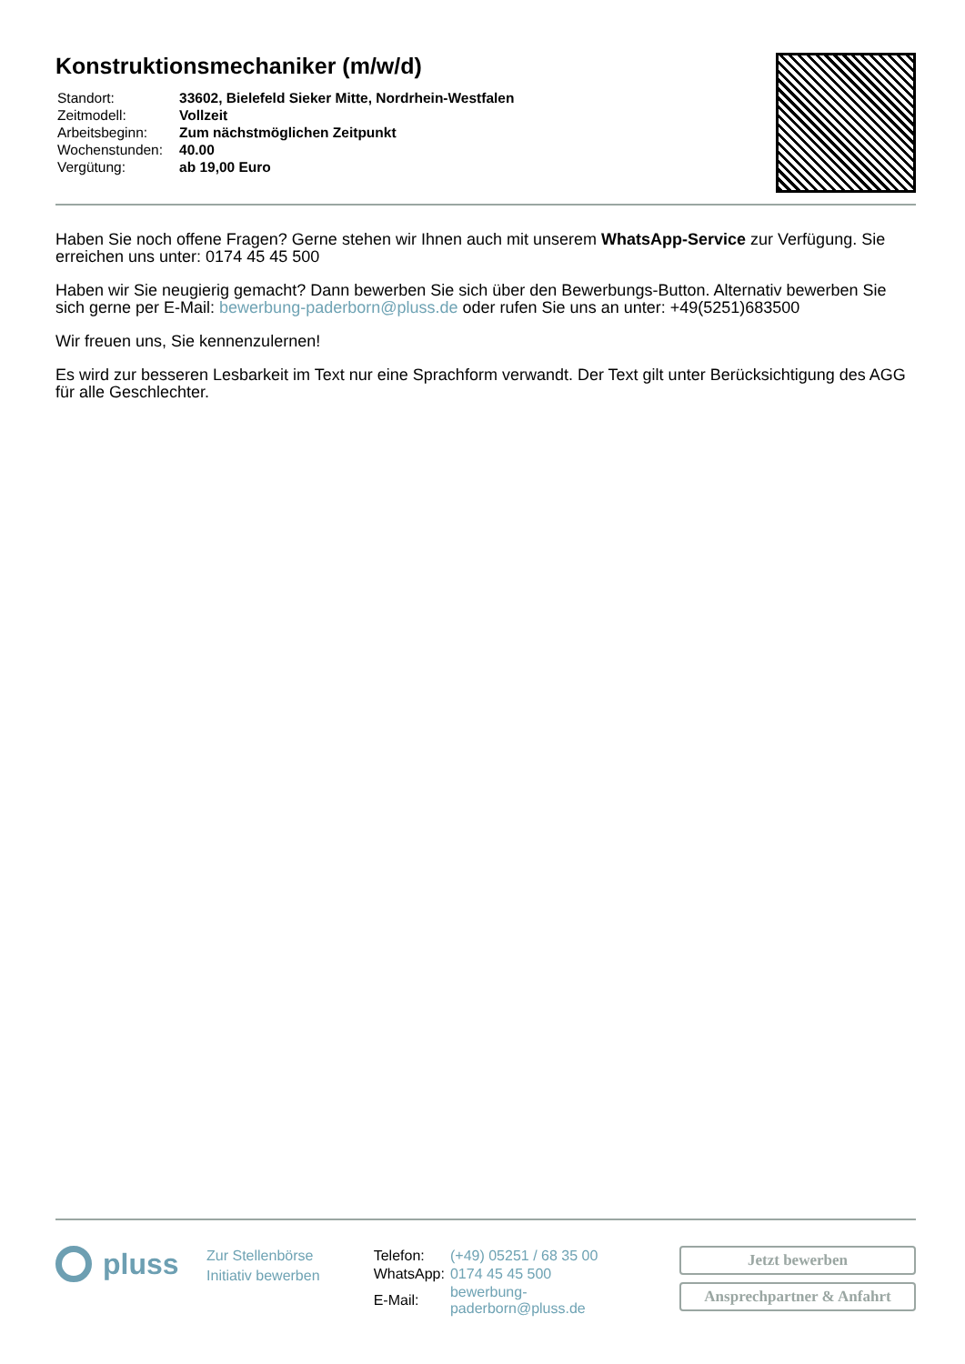Konstruktionsmechaniker (m/w/d)
| Standort: | 33602, Bielefeld Sieker Mitte, Nordrhein-Westfalen |
| Zeitmodell: | Vollzeit |
| Arbeitsbeginn: | Zum nächstmöglichen Zeitpunkt |
| Wochenstunden: | 40.00 |
| Vergütung: | ab 19,00 Euro |
Haben Sie noch offene Fragen? Gerne stehen wir Ihnen auch mit unserem WhatsApp-Service zur Verfügung. Sie erreichen uns unter: 0174 45 45 500
Haben wir Sie neugierig gemacht? Dann bewerben Sie sich über den Bewerbungs-Button. Alternativ bewerben Sie sich gerne per E-Mail: bewerbung-paderborn@pluss.de oder rufen Sie uns an unter: +49(5251)683500
Wir freuen uns, Sie kennenzulernen!
Es wird zur besseren Lesbarkeit im Text nur eine Sprachform verwandt. Der Text gilt unter Berücksichtigung des AGG für alle Geschlechter.
pluss
Zur Stellenbörse
Initiativ bewerben
| Telefon: | (+49) 05251 / 68 35 00 |
| WhatsApp: | 0174 45 45 500 |
| E-Mail: | bewerbung-paderborn@pluss.de |
Jetzt bewerben
Ansprechpartner & Anfahrt